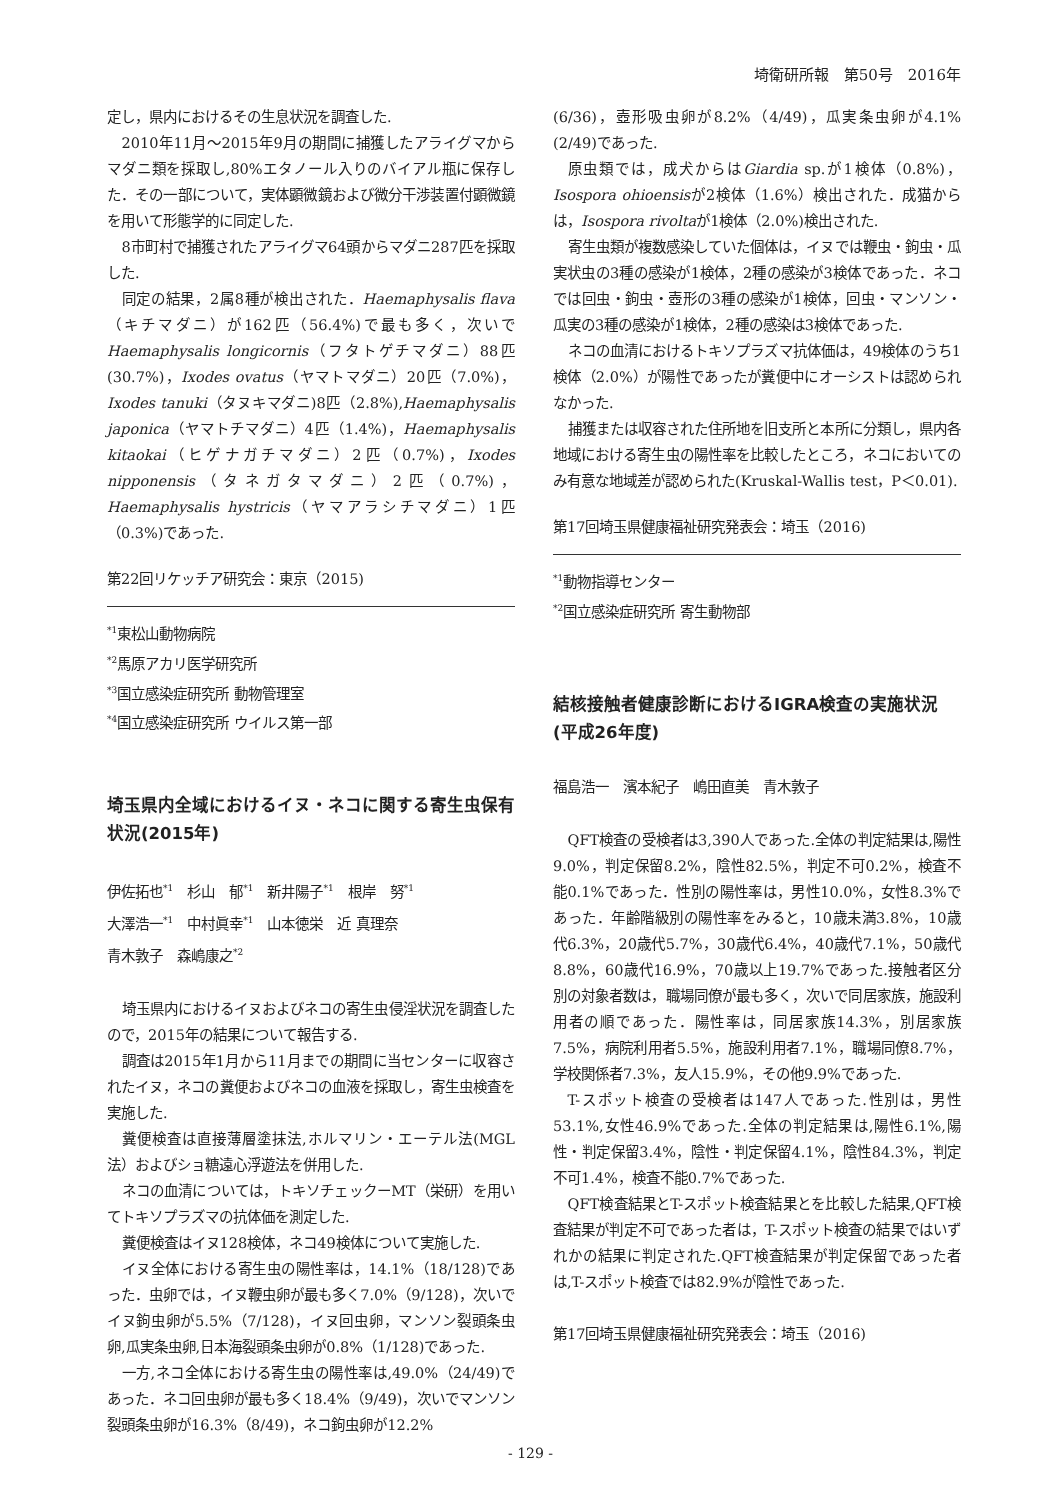埼衛研所報　第50号　2016年
定し，県内におけるその生息状況を調査した.
2010年11月～2015年9月の期間に捕獲したアライグマからマダニ類を採取し,80%エタノール入りのバイアル瓶に保存した．その一部について，実体顕微鏡および微分干渉装置付顕微鏡を用いて形態学的に同定した.
8市町村で捕獲されたアライグマ64頭からマダニ287匹を採取した.
同定の結果，2属8種が検出された．Haemaphysalis flava（キチマダニ）が162匹（56.4%)で最も多く，次いでHaemaphysalis longicornis（フタトゲチマダニ）88匹(30.7%)，Ixodes ovatus（ヤマトマダニ）20匹（7.0%)，Ixodes tanuki（タヌキマダニ)8匹（2.8%),Haemaphysalis japonica（ヤマトチマダニ）4匹（1.4%)，Haemaphysalis kitaokai（ヒゲナガチマダニ）2匹（0.7%)，Ixodes nipponensis（タネガタマダニ）2匹（0.7%)，Haemaphysalis hystricis（ヤマアラシチマダニ）1匹（0.3%)であった.
第22回リケッチア研究会：東京（2015)
<sup>*1</sup>東松山動物病院
<sup>*2</sup>馬原アカリ医学研究所
<sup>*3</sup>国立感染症研究所 動物管理室
<sup>*4</sup>国立感染症研究所 ウイルス第一部
埼玉県内全域におけるイヌ・ネコに関する寄生虫保有状況(2015年)
伊佐拓也<sup>*1</sup>　杉山　郁<sup>*1</sup>　新井陽子<sup>*1</sup>　根岸　努<sup>*1</sup>
大澤浩一<sup>*1</sup>　中村眞幸<sup>*1</sup>　山本徳栄　近 真理奈
青木敦子　森嶋康之<sup>*2</sup>
埼玉県内におけるイヌおよびネコの寄生虫侵淫状況を調査したので，2015年の結果について報告する.
調査は2015年1月から11月までの期間に当センターに収容されたイヌ，ネコの糞便およびネコの血液を採取し，寄生虫検査を実施した.
糞便検査は直接薄層塗抹法,ホルマリン・エーテル法(MGL法）およびショ糖遠心浮遊法を併用した.
ネコの血清については，トキソチェックーMT（栄研）を用いてトキソプラズマの抗体価を測定した.
糞便検査はイヌ128検体，ネコ49検体について実施した.
イヌ全体における寄生虫の陽性率は，14.1%（18/128)であった．虫卵では，イヌ鞭虫卵が最も多く7.0%（9/128)，次いでイヌ鉤虫卵が5.5%（7/128)，イヌ回虫卵，マンソン裂頭条虫卵,瓜実条虫卵,日本海裂頭条虫卵が0.8%（1/128)であった.
一方,ネコ全体における寄生虫の陽性率は,49.0%（24/49)であった．ネコ回虫卵が最も多く18.4%（9/49)，次いでマンソン裂頭条虫卵が16.3%（8/49)，ネコ鉤虫卵が12.2%
(6/36)，壺形吸虫卵が8.2%（4/49)，瓜実条虫卵が4.1%(2/49)であった.
原虫類では，成犬からはGiardia sp.が1検体（0.8%)，Isospora ohioensisが2検体（1.6%）検出された．成猫からは，Isospora rivoltaが1検体（2.0%)検出された.
寄生虫類が複数感染していた個体は，イヌでは鞭虫・鉤虫・瓜実状虫の3種の感染が1検体，2種の感染が3検体であった．ネコでは回虫・鉤虫・壺形の3種の感染が1検体，回虫・マンソン・瓜実の3種の感染が1検体，2種の感染は3検体であった.
ネコの血清におけるトキソプラズマ抗体価は，49検体のうち1検体（2.0%）が陽性であったが糞便中にオーシストは認められなかった.
捕獲または収容された住所地を旧支所と本所に分類し，県内各地域における寄生虫の陽性率を比較したところ，ネコにおいてのみ有意な地域差が認められた(Kruskal-Wallis test，P＜0.01).
第17回埼玉県健康福祉研究発表会：埼玉（2016)
<sup>*1</sup>動物指導センター
<sup>*2</sup>国立感染症研究所 寄生動物部
結核接触者健康診断におけるIGRA検査の実施状況(平成26年度)
福島浩一　濱本紀子　嶋田直美　青木敦子
QFT検査の受検者は3,390人であった.全体の判定結果は,陽性9.0%，判定保留8.2%，陰性82.5%，判定不可0.2%，検査不能0.1%であった．性別の陽性率は，男性10.0%，女性8.3%であった．年齢階級別の陽性率をみると，10歳未満3.8%，10歳代6.3%，20歳代5.7%，30歳代6.4%，40歳代7.1%，50歳代8.8%，60歳代16.9%，70歳以上19.7%であった.接触者区分別の対象者数は，職場同僚が最も多く，次いで同居家族，施設利用者の順であった．陽性率は，同居家族14.3%，別居家族7.5%，病院利用者5.5%，施設利用者7.1%，職場同僚8.7%，学校関係者7.3%，友人15.9%，その他9.9%であった.
T-スポット検査の受検者は147人であった.性別は，男性53.1%,女性46.9%であった.全体の判定結果は,陽性6.1%,陽性・判定保留3.4%，陰性・判定保留4.1%，陰性84.3%，判定不可1.4%，検査不能0.7%であった.
QFT検査結果とT-スポット検査結果とを比較した結果,QFT検査結果が判定不可であった者は，T-スポット検査の結果ではいずれかの結果に判定された.QFT検査結果が判定保留であった者は,T-スポット検査では82.9%が陰性であった.
第17回埼玉県健康福祉研究発表会：埼玉（2016)
- 129 -